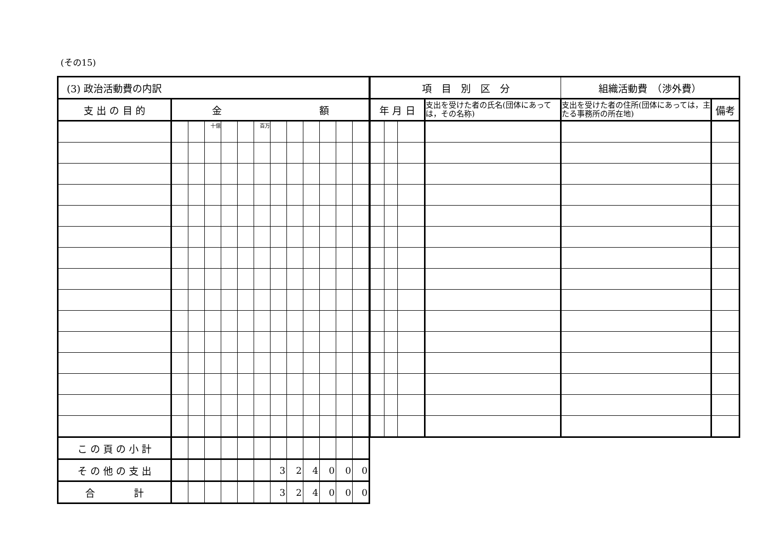(その15)
| (3) 政治活動費の内訳 | | | | | | | | | | | | |
| --- | --- | --- | --- | --- | --- | --- | --- | --- | --- | --- | --- | --- |
| 支 出 の 目 的 | 金 額 | | | | | | | | | | | |
| | | | 十億 | | | 百万 | | | | | | |
| こ の 頁 の 小 計 | | | | | | | | | | | | |
| そ の 他 の 支 出 | | | | | | | 3 | 2 | 4 | 0 | 0 | 0 |
| 合 計 | | | | | | | 3 | 2 | 4 | 0 | 0 | 0 |
| 項 目 別 区 分 | | | | 組織活動費 （渉外費） | |
| --- | --- | --- | --- | --- | --- |
| 年 月 日 | | | 支出を受けた者の氏名(団体にあっては，その名称) | 支出を受けた者の住所(団体にあっては，主たる事務所の所在地) | 備考 |